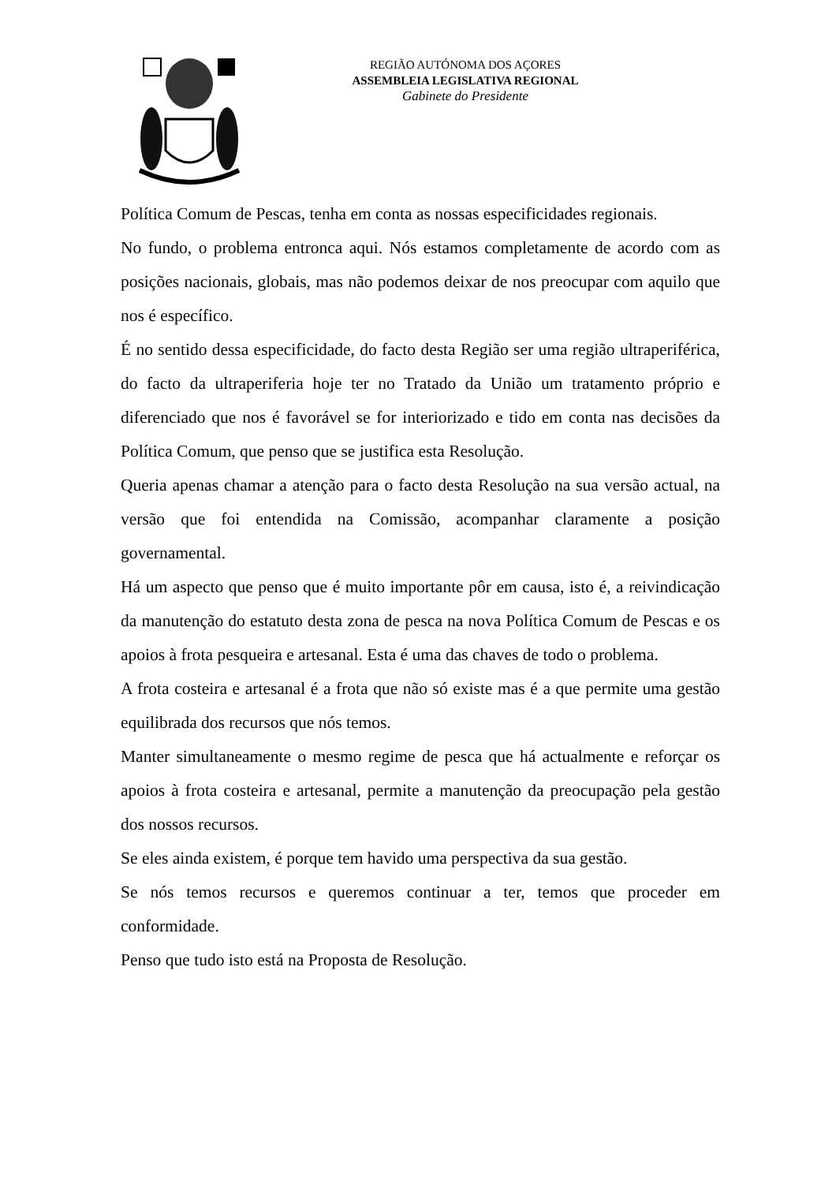REGIÃO AUTÓNOMA DOS AÇORES
ASSEMBLEIA LEGISLATIVA REGIONAL
Gabinete do Presidente
Política Comum de Pescas, tenha em conta as nossas especificidades regionais.
No fundo, o problema entronca aqui. Nós estamos completamente de acordo com as posições nacionais, globais, mas não podemos deixar de nos preocupar com aquilo que nos é específico.
É no sentido dessa especificidade, do facto desta Região ser uma região ultraperiférica, do facto da ultraperiferia hoje ter no Tratado da União um tratamento próprio e diferenciado que nos é favorável se for interiorizado e tido em conta nas decisões da Política Comum, que penso que se justifica esta Resolução.
Queria apenas chamar a atenção para o facto desta Resolução na sua versão actual, na versão que foi entendida na Comissão, acompanhar claramente a posição governamental.
Há um aspecto que penso que é muito importante pôr em causa, isto é, a reivindicação da manutenção do estatuto desta zona de pesca na nova Política Comum de Pescas e os apoios à frota pesqueira e artesanal. Esta é uma das chaves de todo o problema.
A frota costeira e artesanal é a frota que não só existe mas é a que permite uma gestão equilibrada dos recursos que nós temos.
Manter simultaneamente o mesmo regime de pesca que há actualmente e reforçar os apoios à frota costeira e artesanal, permite a manutenção da preocupação pela gestão dos nossos recursos.
Se eles ainda existem, é porque tem havido uma perspectiva da sua gestão.
Se nós temos recursos e queremos continuar a ter, temos que proceder em conformidade.
Penso que tudo isto está na Proposta de Resolução.